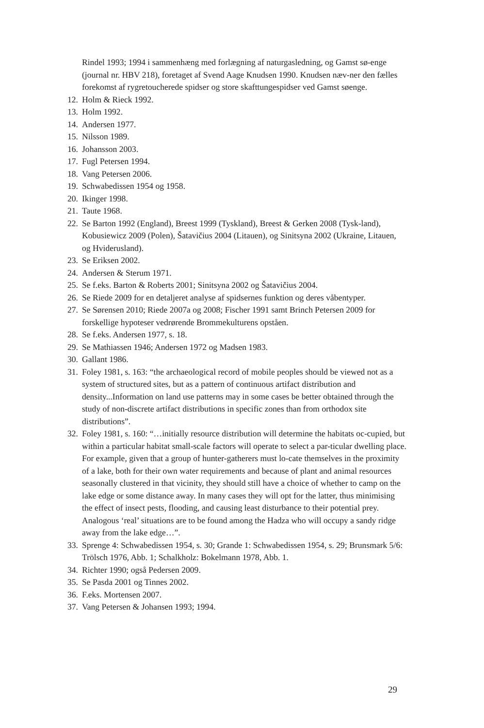Rindel 1993; 1994 i sammenhæng med forlægning af naturgasledning, og Gamst sø-enge (journal nr. HBV 218), foretaget af Svend Aage Knudsen 1990. Knudsen næv-ner den fælles forekomst af rygretoucherede spidser og store skafttungespidser ved Gamst søenge.
12. Holm & Rieck 1992.
13. Holm 1992.
14. Andersen 1977.
15. Nilsson 1989.
16. Johansson 2003.
17. Fugl Petersen 1994.
18. Vang Petersen 2006.
19. Schwabedissen 1954 og 1958.
20. Ikinger 1998.
21. Taute 1968.
22. Se Barton 1992 (England), Breest 1999 (Tyskland), Breest & Gerken 2008 (Tysk-land), Kobusiewicz 2009 (Polen), Šatavičius 2004 (Litauen), og Sinitsyna 2002 (Ukraine, Litauen, og Hviderusland).
23. Se Eriksen 2002.
24. Andersen & Sterum 1971.
25. Se f.eks. Barton & Roberts 2001; Sinitsyna 2002 og Šatavičius 2004.
26. Se Riede 2009 for en detaljeret analyse af spidsernes funktion og deres våbentyper.
27. Se Sørensen 2010; Riede 2007a og 2008; Fischer 1991 samt Brinch Petersen 2009 for forskellige hypoteser vedrørende Brommekulturens opståen.
28. Se f.eks. Andersen 1977, s. 18.
29. Se Mathiassen 1946; Andersen 1972 og Madsen 1983.
30. Gallant 1986.
31. Foley 1981, s. 163: “the archaeological record of mobile peoples should be viewed not as a system of structured sites, but as a pattern of continuous artifact distribution and density...Information on land use patterns may in some cases be better obtained through the study of non-discrete artifact distributions in specific zones than from orthodox site distributions”.
32. Foley 1981, s. 160: “…initially resource distribution will determine the habitats oc-cupied, but within a particular habitat small-scale factors will operate to select a par-ticular dwelling place. For example, given that a group of hunter-gatherers must lo-cate themselves in the proximity of a lake, both for their own water requirements and because of plant and animal resources seasonally clustered in that vicinity, they should still have a choice of whether to camp on the lake edge or some distance away. In many cases they will opt for the latter, thus minimising the effect of insect pests, flooding, and causing least disturbance to their potential prey. Analogous ‘real’ situations are to be found among the Hadza who will occupy a sandy ridge away from the lake edge…”.
33. Sprenge 4: Schwabedissen 1954, s. 30; Grande 1: Schwabedissen 1954, s. 29; Brunsmark 5/6: Trölsch 1976, Abb. 1; Schalkholz: Bokelmann 1978, Abb. 1.
34. Richter 1990; også Pedersen 2009.
35. Se Pasda 2001 og Tinnes 2002.
36. F.eks. Mortensen 2007.
37. Vang Petersen & Johansen 1993; 1994.
29